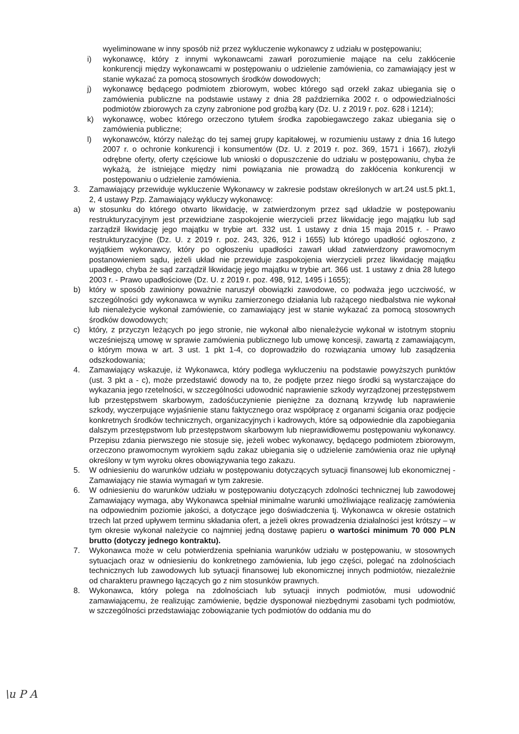wyeliminowane w inny sposób niż przez wykluczenie wykonawcy z udziału w postępowaniu;
i) wykonawcę, który z innymi wykonawcami zawarł porozumienie mające na celu zakłócenie konkurencji między wykonawcami w postępowaniu o udzielenie zamówienia, co zamawiający jest w stanie wykazać za pomocą stosownych środków dowodowych;
j) wykonawcę będącego podmiotem zbiorowym, wobec którego sąd orzekł zakaz ubiegania się o zamówienia publiczne na podstawie ustawy z dnia 28 października 2002 r. o odpowiedzialności podmiotów zbiorowych za czyny zabronione pod groźbą kary (Dz. U. z 2019 r. poz. 628 i 1214);
k) wykonawcę, wobec którego orzeczono tytułem środka zapobiegawczego zakaz ubiegania się o zamówienia publiczne;
l) wykonawców, którzy należąc do tej samej grupy kapitałowej, w rozumieniu ustawy z dnia 16 lutego 2007 r. o ochronie konkurencji i konsumentów (Dz. U. z 2019 r. poz. 369, 1571 i 1667), złożyli odrębne oferty, oferty częściowe lub wnioski o dopuszczenie do udziału w postępowaniu, chyba że wykażą, że istniejące między nimi powiązania nie prowadzą do zakłócenia konkurencji w postępowaniu o udzielenie zamówienia.
3. Zamawiający przewiduje wykluczenie Wykonawcy w zakresie podstaw określonych w art.24 ust.5 pkt.1, 2, 4 ustawy Pzp. Zamawiający wykluczy wykonawcę:
a) w stosunku do którego otwarto likwidację, w zatwierdzonym przez sąd układzie w postępowaniu restrukturyzacyjnym jest przewidziane zaspokojenie wierzycieli przez likwidację jego majątku lub sąd zarządził likwidację jego majątku w trybie art. 332 ust. 1 ustawy z dnia 15 maja 2015 r. - Prawo restrukturyzacyjne (Dz. U. z 2019 r. poz. 243, 326, 912 i 1655) lub którego upadłość ogłoszono, z wyjątkiem wykonawcy, który po ogłoszeniu upadłości zawarł układ zatwierdzony prawomocnym postanowieniem sądu, jeżeli układ nie przewiduje zaspokojenia wierzycieli przez likwidację majątku upadłego, chyba że sąd zarządził likwidację jego majątku w trybie art. 366 ust. 1 ustawy z dnia 28 lutego 2003 r. - Prawo upadłościowe (Dz. U. z 2019 r. poz. 498, 912, 1495 i 1655);
b) który w sposób zawiniony poważnie naruszył obowiązki zawodowe, co podważa jego uczciwość, w szczególności gdy wykonawca w wyniku zamierzonego działania lub rażącego niedbalstwa nie wykonał lub nienależycie wykonał zamówienie, co zamawiający jest w stanie wykazać za pomocą stosownych środków dowodowych;
c) który, z przyczyn leżących po jego stronie, nie wykonał albo nienależycie wykonał w istotnym stopniu wcześniejszą umowę w sprawie zamówienia publicznego lub umowę koncesji, zawartą z zamawiającym, o którym mowa w art. 3 ust. 1 pkt 1-4, co doprowadziło do rozwiązania umowy lub zasądzenia odszkodowania;
4. Zamawiający wskazuje, iż Wykonawca, który podlega wykluczeniu na podstawie powyższych punktów (ust. 3 pkt a - c), może przedstawić dowody na to, że podjęte przez niego środki są wystarczające do wykazania jego rzetelności, w szczególności udowodnić naprawienie szkody wyrządzonej przestępstwem lub przestępstwem skarbowym, zadośćuczynienie pieniężne za doznaną krzywdę lub naprawienie szkody, wyczerpujące wyjaśnienie stanu faktycznego oraz współpracę z organami ścigania oraz podjęcie konkretnych środków technicznych, organizacyjnych i kadrowych, które są odpowiednie dla zapobiegania dalszym przestępstwom lub przestępstwom skarbowym lub nieprawidłowemu postępowaniu wykonawcy. Przepisu zdania pierwszego nie stosuje się, jeżeli wobec wykonawcy, będącego podmiotem zbiorowym, orzeczono prawomocnym wyrokiem sądu zakaz ubiegania się o udzielenie zamówienia oraz nie upłynął określony w tym wyroku okres obowiązywania tego zakazu.
5. W odniesieniu do warunków udziału w postępowaniu dotyczących sytuacji finansowej lub ekonomicznej - Zamawiający nie stawia wymagań w tym zakresie.
6. W odniesieniu do warunków udziału w postępowaniu dotyczących zdolności technicznej lub zawodowej Zamawiający wymaga, aby Wykonawca spełniał minimalne warunki umożliwiające realizację zamówienia na odpowiednim poziomie jakości, a dotyczące jego doświadczenia tj. Wykonawca w okresie ostatnich trzech lat przed upływem terminu składania ofert, a jeżeli okres prowadzenia działalności jest krótszy – w tym okresie wykonał należycie co najmniej jedną dostawę papieru o wartości minimum 70 000 PLN brutto (dotyczy jednego kontraktu).
7. Wykonawca może w celu potwierdzenia spełniania warunków udziału w postępowaniu, w stosownych sytuacjach oraz w odniesieniu do konkretnego zamówienia, lub jego części, polegać na zdolnościach technicznych lub zawodowych lub sytuacji finansowej lub ekonomicznej innych podmiotów, niezależnie od charakteru prawnego łączących go z nim stosunków prawnych.
8. Wykonawca, który polega na zdolnościach lub sytuacji innych podmiotów, musi udowodnić zamawiającemu, że realizując zamówienie, będzie dysponował niezbędnymi zasobami tych podmiotów, w szczególności przedstawiając zobowiązanie tych podmiotów do oddania mu do
\u P A